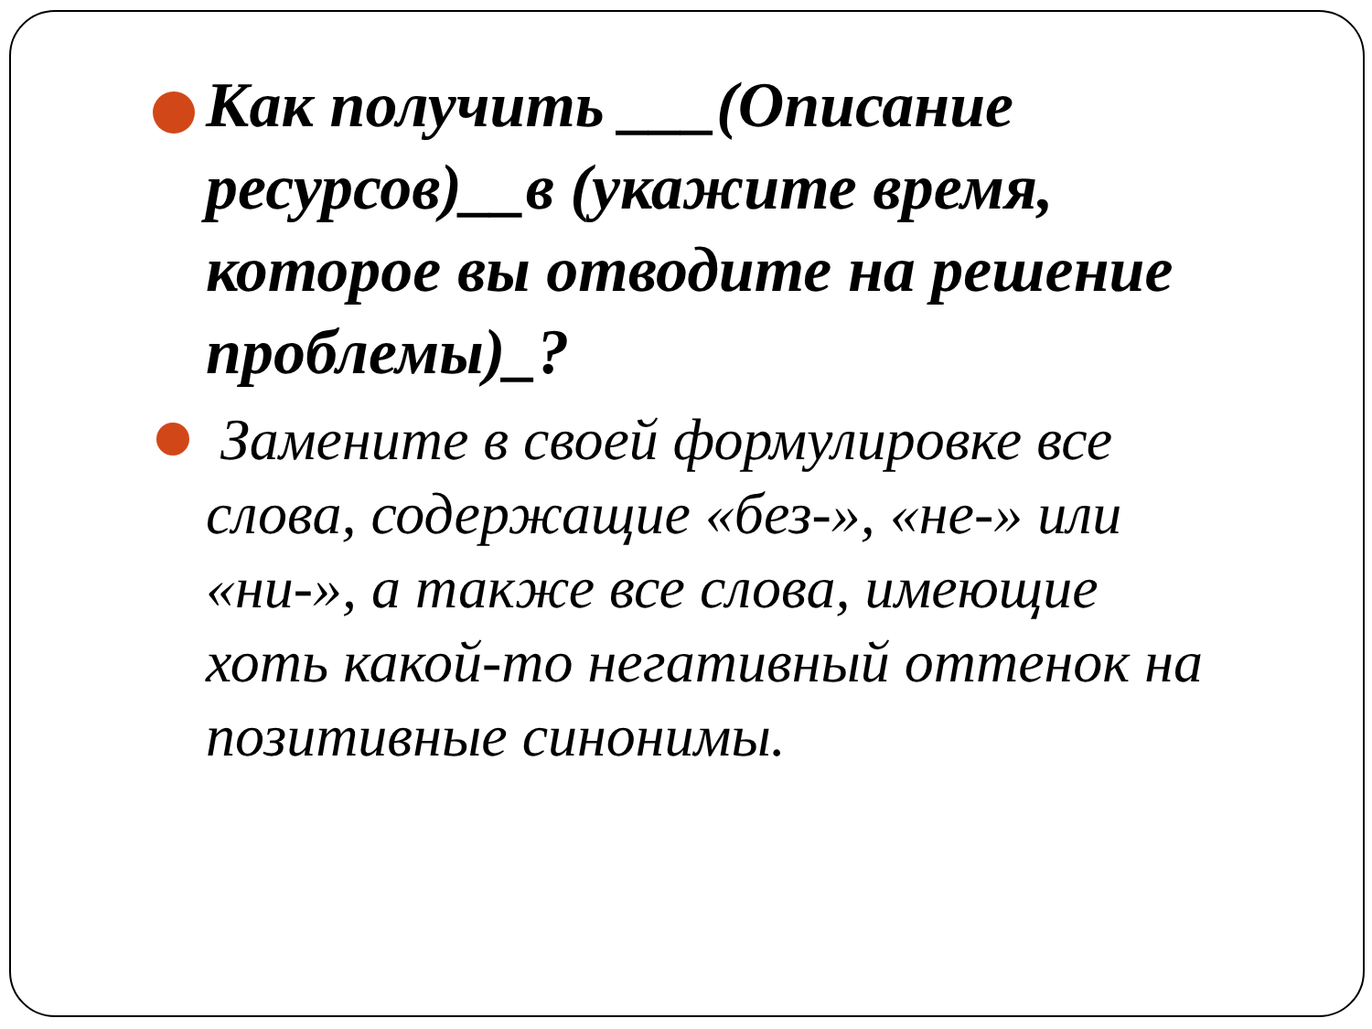Как получить ___(Описание ресурсов)__в (укажите время, которое вы отводите на решение проблемы)_?
Замените в своей формулировке все слова, содержащие «без-», «не-» или «ни-», а также все слова, имеющие хоть какой-то негативный оттенок на позитивные синонимы.